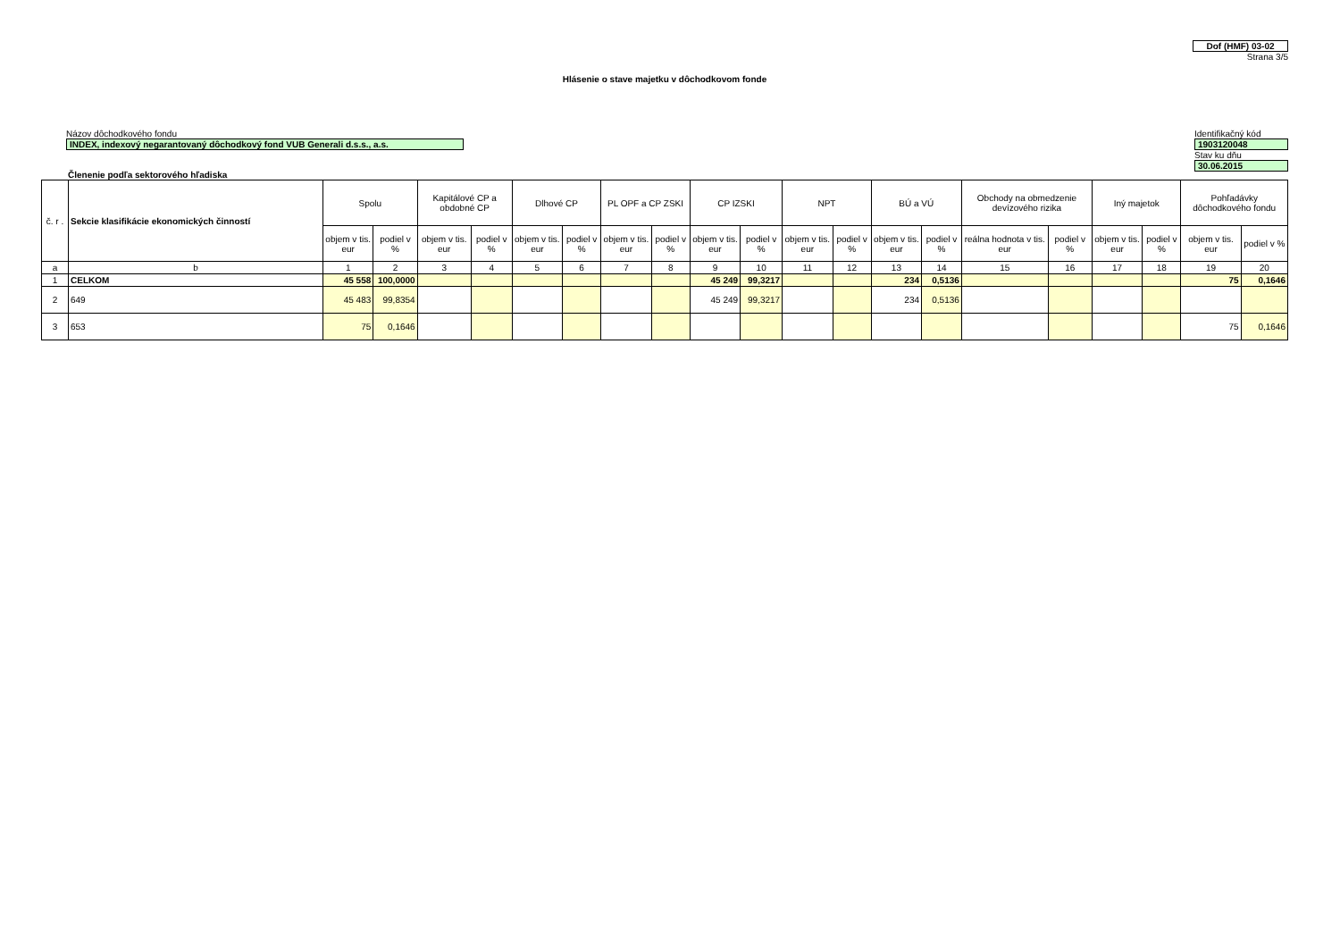Dof (HMF) 03-02
Strana 3/5
Hlásenie o stave majetku v dôchodkovom fonde
Názov dôchodkového fondu
INDEX, indexový negarantovaný dôchodkový fond VUB Generali d.s.s., a.s.
Identifikačný kód
1903120048
Stav ku dňu
30.06.2015
Členenie podľa sektorového hľadiska
| č. r . | Sekcie klasifikácie ekonomických činností | Spolu | | Kapitálové CP a obdobné CP | | Dlhové CP | | PL OPF a CP ZSKI | | CP IZSKI | | NPT | | BÚ a VÚ | | Obchody na obmedzenie devízového rizika | | Iný majetok | | Pohľadávky dôchodkového fondu | |
| --- | --- | --- | --- | --- | --- | --- | --- | --- | --- | --- | --- | --- | --- | --- | --- | --- | --- | --- | --- | --- | --- |
| | | objem v tis. eur | podiel v % | objem v tis. eur | podiel v % | objem v tis. eur | podiel v % | objem v tis. eur | podiel v % | objem v tis. eur | podiel v % | objem v tis. eur | podiel v % | objem v tis. eur | podiel v % | reálna hodnota v tis. eur | podiel v % | objem v tis. eur | podiel v % | objem v tis. eur | podiel v % |
| a | b | 1 | 2 | 3 | 4 | 5 | 6 | 7 | 8 | 9 | 10 | 11 | 12 | 13 | 14 | 15 | 16 | 17 | 18 | 19 | 20 |
| 1 | CELKOM | 45 558 | 100,0000 | | | | | | | 45 249 | 99,3217 | | | 234 | 0,5136 | | | | | 75 | 0,1646 |
| 2 | 649 | 45 483 | 99,8354 | | | | | | | 45 249 | 99,3217 | | | 234 | 0,5136 | | | | | | |
| 3 | 653 | 75 | 0,1646 | | | | | | | | | | | | | | | | | 75 | 0,1646 |